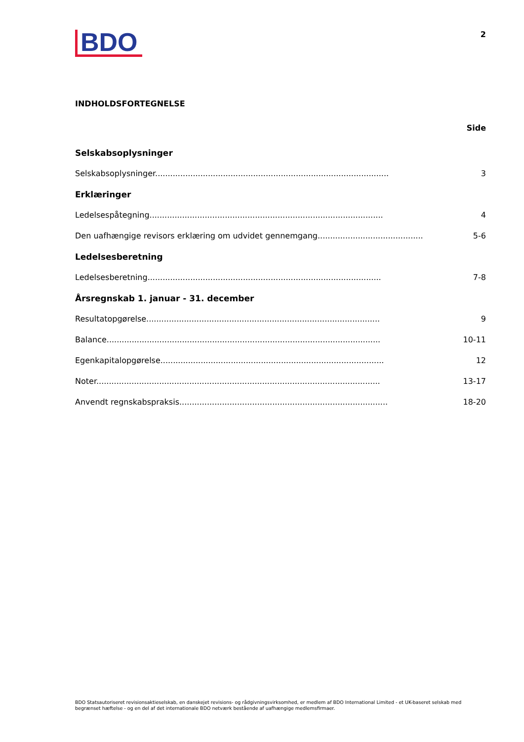BDO
2
INDHOLDSFORTEGNELSE
Side
Selskabsoplysninger
Selskabsoplysninger............................................................................................. 3
Erklæringer
Ledelsespåtegning............................................................................................. 4
Den uafhængige revisors erklæring om udvidet gennemgang............................................. 5-6
Ledelsesberetning
Ledelsesberetning............................................................................................. 7-8
Årsregnskab 1. januar - 31. december
Resultatopgørelse............................................................................................. 9
Balance............................................................................................................. 10-11
Egenkapitalopgørelse......................................................................................... 12
Noter................................................................................................................. 13-17
Anvendt regnskabspraksis................................................................................... 18-20
BDO Statsautoriseret revisionsaktieselskab, en danskejet revisions- og rådgivningsvirksomhed, er medlem af BDO International Limited - et UK-baseret selskab med begrænset hæftelse - og en del af det internationale BDO netværk bestående af uafhængige medlemsfirmaer.